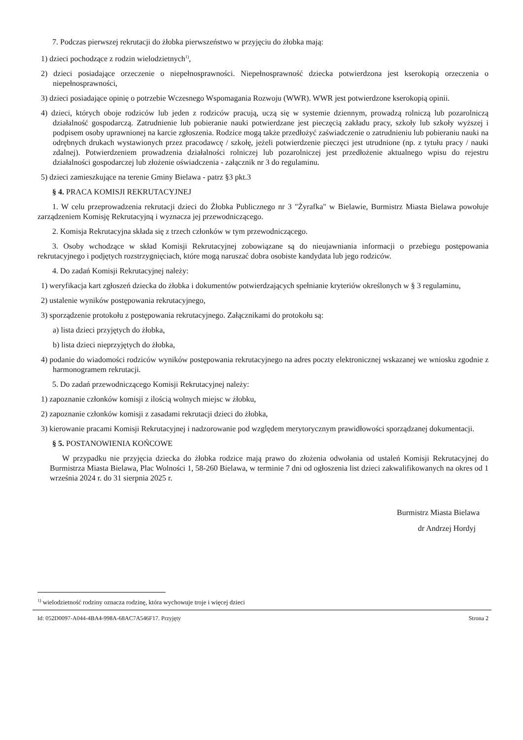7. Podczas pierwszej rekrutacji do żłobka pierwszeństwo w przyjęciu do żłobka mają:
1) dzieci pochodzące z rodzin wielodzietnych<sup>1)</sup>,
2) dzieci posiadające orzeczenie o niepełnosprawności. Niepełnosprawność dziecka potwierdzona jest kserokopią orzeczenia o niepełnosprawności,
3) dzieci posiadające opinię o potrzebie Wczesnego Wspomagania Rozwoju (WWR). WWR jest potwierdzone kserokopią opinii.
4) dzieci, których oboje rodziców lub jeden z rodziców pracują, uczą się w systemie dziennym, prowadzą rolniczą lub pozarolniczą działalność gospodarczą. Zatrudnienie lub pobieranie nauki potwierdzane jest pieczęcią zakładu pracy, szkoły lub szkoły wyższej i podpisem osoby uprawnionej na karcie zgłoszenia. Rodzice mogą także przedłożyć zaświadczenie o zatrudnieniu lub pobieraniu nauki na odrębnych drukach wystawionych przez pracodawcę / szkołę, jeżeli potwierdzenie pieczęci jest utrudnione (np. z tytułu pracy / nauki zdalnej). Potwierdzeniem prowadzenia działalności rolniczej lub pozarolniczej jest przedłożenie aktualnego wpisu do rejestru działalności gospodarczej lub złożenie oświadczenia - załącznik nr 3 do regulaminu.
5) dzieci zamieszkujące na terenie Gminy Bielawa - patrz §3 pkt.3
§ 4. PRACA KOMISJI REKRUTACYJNEJ
1. W celu przeprowadzenia rekrutacji dzieci do Żłobka Publicznego nr 3 "Żyrafka" w Bielawie, Burmistrz Miasta Bielawa powołuje zarządzeniem Komisję Rekrutacyjną i wyznacza jej przewodniczącego.
2. Komisja Rekrutacyjna składa się z trzech członków w tym przewodniczącego.
3. Osoby wchodzące w skład Komisji Rekrutacyjnej zobowiązane są do nieujawniania informacji o przebiegu postępowania rekrutacyjnego i podjętych rozstrzygnięciach, które mogą naruszać dobra osobiste kandydata lub jego rodziców.
4. Do zadań Komisji Rekrutacyjnej należy:
1) weryfikacja kart zgłoszeń dziecka do żłobka i dokumentów potwierdzających spełnianie kryteriów określonych w § 3 regulaminu,
2) ustalenie wyników postępowania rekrutacyjnego,
3) sporządzenie protokołu z postępowania rekrutacyjnego. Załącznikami do protokołu są:
a) lista dzieci przyjętych do żłobka,
b) lista dzieci nieprzyjętych do żłobka,
4) podanie do wiadomości rodziców wyników postępowania rekrutacyjnego na adres poczty elektronicznej wskazanej we wniosku zgodnie z harmonogramem rekrutacji.
5. Do zadań przewodniczącego Komisji Rekrutacyjnej należy:
1) zapoznanie członków komisji z ilością wolnych miejsc w żłobku,
2) zapoznanie członków komisji z zasadami rekrutacji dzieci do żłobka,
3) kierowanie pracami Komisji Rekrutacyjnej i nadzorowanie pod względem merytorycznym prawidłowości sporządzanej dokumentacji.
§ 5. POSTANOWIENIA KOŃCOWE
W przypadku nie przyjęcia dziecka do żłobka rodzice mają prawo do złożenia odwołania od ustaleń Komisji Rekrutacyjnej do Burmistrza Miasta Bielawa, Plac Wolności 1, 58-260 Bielawa, w terminie 7 dni od ogłoszenia list dzieci zakwalifikowanych na okres od 1 września 2024 r. do 31 sierpnia 2025 r.
Burmistrz Miasta Bielawa
dr Andrzej Hordyj
<sup>1)</sup> wielodzietność rodziny oznacza rodzinę, która wychowuje troje i więcej dzieci
Id: 052D0097-A044-4BA4-998A-68AC7A546F17. Przyjęty Strona 2